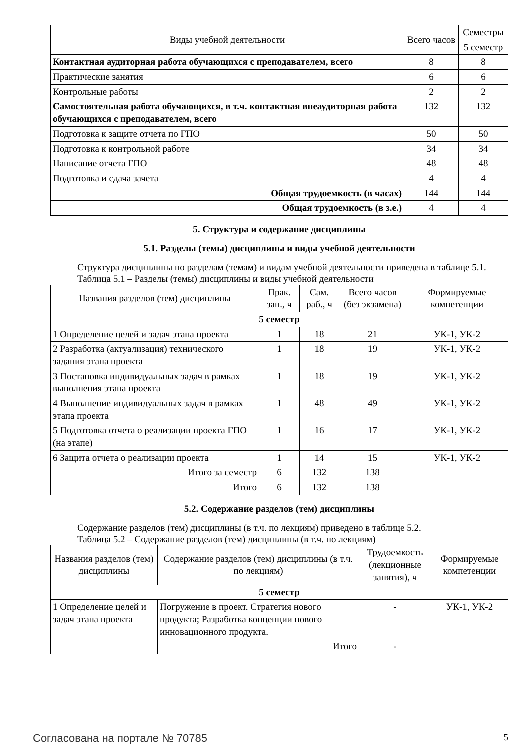| Виды учебной деятельности | Всего часов | Семестры |
| --- | --- | --- |
| | | 5 семестр |
| Контактная аудиторная работа обучающихся с преподавателем, всего | 8 | 8 |
| Практические занятия | 6 | 6 |
| Контрольные работы | 2 | 2 |
| Самостоятельная работа обучающихся, в т.ч. контактная внеаудиторная работа обучающихся с преподавателем, всего | 132 | 132 |
| Подготовка к защите отчета по ГПО | 50 | 50 |
| Подготовка к контрольной работе | 34 | 34 |
| Написание отчета ГПО | 48 | 48 |
| Подготовка и сдача зачета | 4 | 4 |
| Общая трудоемкость (в часах) | 144 | 144 |
| Общая трудоемкость (в з.е.) | 4 | 4 |
5. Структура и содержание дисциплины
5.1. Разделы (темы) дисциплины и виды учебной деятельности
Структура дисциплины по разделам (темам) и видам учебной деятельности приведена в таблице 5.1.
Таблица 5.1 – Разделы (темы) дисциплины и виды учебной деятельности
| Названия разделов (тем) дисциплины | Прак. зан., ч | Сам. раб., ч | Всего часов (без экзамена) | Формируемые компетенции |
| --- | --- | --- | --- | --- |
| 5 семестр | | | | |
| 1 Определение целей и задач этапа проекта | 1 | 18 | 21 | УК-1, УК-2 |
| 2 Разработка (актуализация) технического задания этапа проекта | 1 | 18 | 19 | УК-1, УК-2 |
| 3 Постановка индивидуальных задач в рамках выполнения этапа проекта | 1 | 18 | 19 | УК-1, УК-2 |
| 4 Выполнение индивидуальных задач в рамках этапа проекта | 1 | 48 | 49 | УК-1, УК-2 |
| 5 Подготовка отчета о реализации проекта ГПО (на этапе) | 1 | 16 | 17 | УК-1, УК-2 |
| 6 Защита отчета о реализации проекта | 1 | 14 | 15 | УК-1, УК-2 |
| Итого за семестр | 6 | 132 | 138 | |
| Итого | 6 | 132 | 138 | |
5.2. Содержание разделов (тем) дисциплины
Содержание разделов (тем) дисциплины (в т.ч. по лекциям) приведено в таблице 5.2.
Таблица 5.2 – Содержание разделов (тем) дисциплины (в т.ч. по лекциям)
| Названия разделов (тем) дисциплины | Содержание разделов (тем) дисциплины (в т.ч. по лекциям) | Трудоемкость (лекционные занятия), ч | Формируемые компетенции |
| --- | --- | --- | --- |
| 5 семестр | | | |
| 1 Определение целей и задач этапа проекта | Погружение в проект. Стратегия нового продукта; Разработка концепции нового инновационного продукта. | - | УК-1, УК-2 |
| | Итого | - | |
Согласована на портале № 70785 5